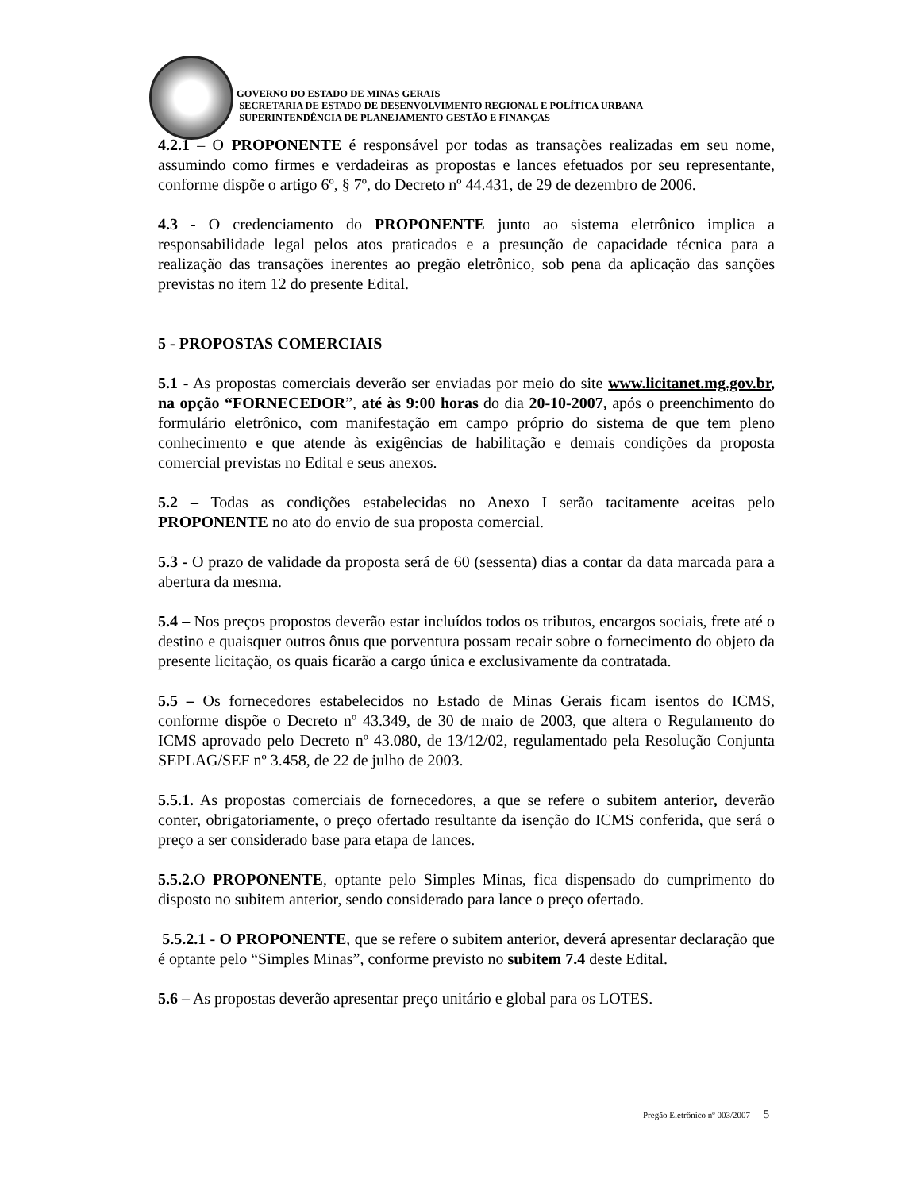GOVERNO DO ESTADO DE MINAS GERAIS
SECRETARIA DE ESTADO DE DESENVOLVIMENTO REGIONAL E POLÍTICA URBANA
SUPERINTENDÊNCIA DE PLANEJAMENTO GESTÃO E FINANÇAS
4.2.1 – O PROPONENTE é responsável por todas as transações realizadas em seu nome, assumindo como firmes e verdadeiras as propostas e lances efetuados por seu representante, conforme dispõe o artigo 6º, § 7º, do Decreto nº 44.431, de 29 de dezembro de 2006.
4.3 - O credenciamento do PROPONENTE junto ao sistema eletrônico implica a responsabilidade legal pelos atos praticados e a presunção de capacidade técnica para a realização das transações inerentes ao pregão eletrônico, sob pena da aplicação das sanções previstas no item 12 do presente Edital.
5 - PROPOSTAS COMERCIAIS
5.1 - As propostas comerciais deverão ser enviadas por meio do site www.licitanet.mg.gov.br, na opção “FORNECEDOR”, até às 9:00 horas do dia 20-10-2007, após o preenchimento do formulário eletrônico, com manifestação em campo próprio do sistema de que tem pleno conhecimento e que atende às exigências de habilitação e demais condições da proposta comercial previstas no Edital e seus anexos.
5.2 – Todas as condições estabelecidas no Anexo I serão tacitamente aceitas pelo PROPONENTE no ato do envio de sua proposta comercial.
5.3 - O prazo de validade da proposta será de 60 (sessenta) dias a contar da data marcada para a abertura da mesma.
5.4 – Nos preços propostos deverão estar incluídos todos os tributos, encargos sociais, frete até o destino e quaisquer outros ônus que porventura possam recair sobre o fornecimento do objeto da presente licitação, os quais ficarão a cargo única e exclusivamente da contratada.
5.5 – Os fornecedores estabelecidos no Estado de Minas Gerais ficam isentos do ICMS, conforme dispõe o Decreto nº 43.349, de 30 de maio de 2003, que altera o Regulamento do ICMS aprovado pelo Decreto nº 43.080, de 13/12/02, regulamentado pela Resolução Conjunta SEPLAG/SEF nº 3.458, de 22 de julho de 2003.
5.5.1. As propostas comerciais de fornecedores, a que se refere o subitem anterior, deverão conter, obrigatoriamente, o preço ofertado resultante da isenção do ICMS conferida, que será o preço a ser considerado base para etapa de lances.
5.5.2. O PROPONENTE, optante pelo Simples Minas, fica dispensado do cumprimento do disposto no subitem anterior, sendo considerado para lance o preço ofertado.
5.5.2.1 - O PROPONENTE, que se refere o subitem anterior, deverá apresentar declaração que é optante pelo “Simples Minas”, conforme previsto no subitem 7.4 deste Edital.
5.6 – As propostas deverão apresentar preço unitário e global para os LOTES.
Pregão Eletrônico nº 003/2007 5